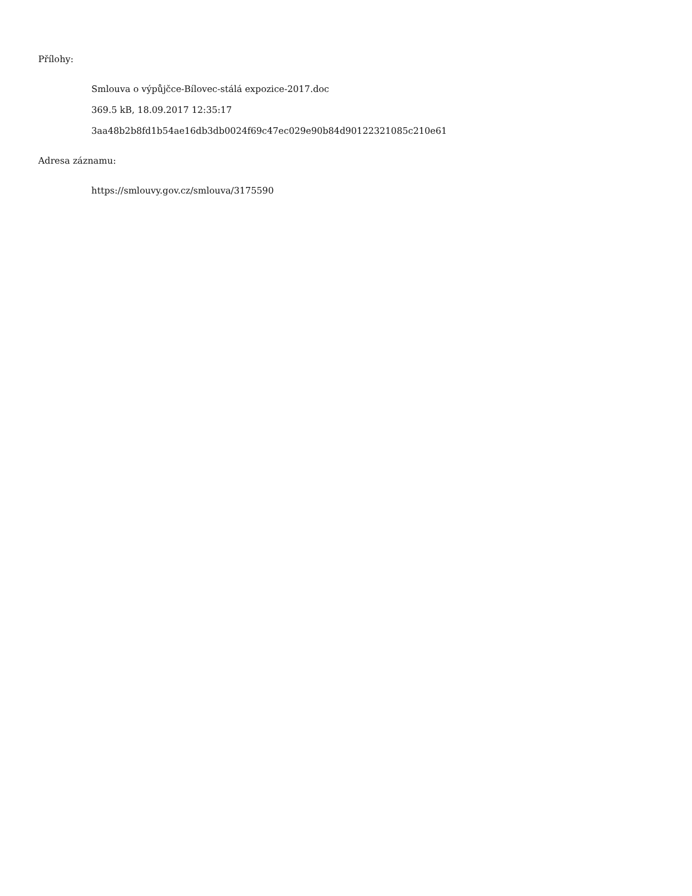Přílohy:
Smlouva o výpůjčce-Bílovec-stálá expozice-2017.doc
369.5 kB, 18.09.2017 12:35:17
3aa48b2b8fd1b54ae16db3db0024f69c47ec029e90b84d90122321085c210e61
Adresa záznamu:
https://smlouvy.gov.cz/smlouva/3175590